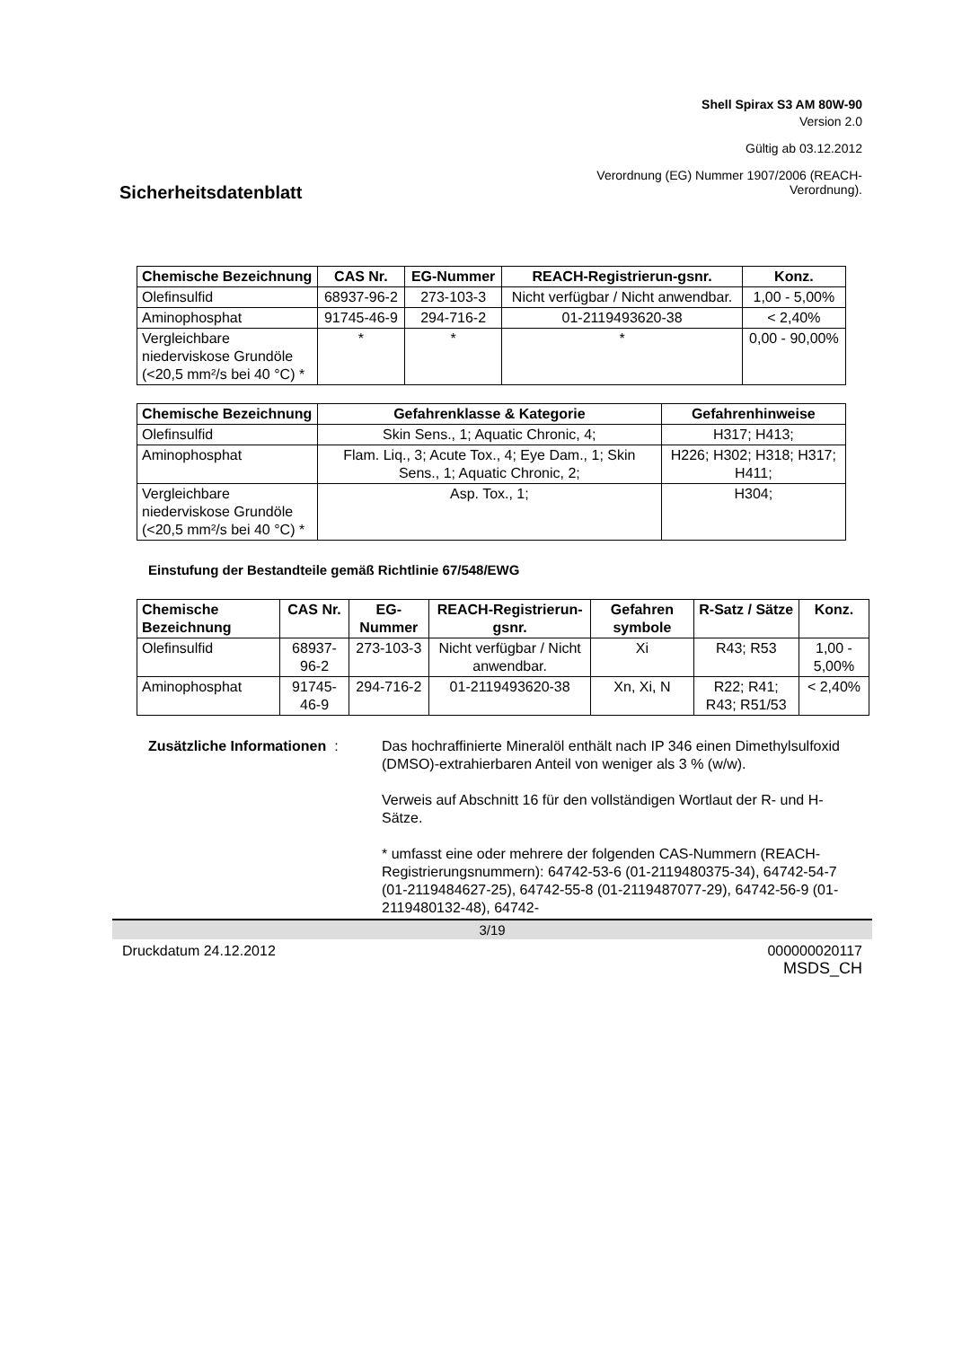Shell Spirax S3 AM 80W-90
Version 2.0
Gültig ab 03.12.2012
Verordnung (EG) Nummer 1907/2006 (REACH-
Verordnung).
Sicherheitsdatenblatt
| Chemische Bezeichnung | CAS Nr. | EG-Nummer | REACH-Registrierun-gsnr. | Konz. |
| --- | --- | --- | --- | --- |
| Olefinsulfid | 68937-96-2 | 273-103-3 | Nicht verfügbar / Nicht anwendbar. | 1,00 - 5,00% |
| Aminophosphat | 91745-46-9 | 294-716-2 | 01-2119493620-38 | < 2,40% |
| Vergleichbare niederviskose Grundöle (<20,5 mm²/s bei 40 °C) * | * | * | * | 0,00 - 90,00% |
| Chemische Bezeichnung | Gefahrenklasse & Kategorie | Gefahrenhinweise |
| --- | --- | --- |
| Olefinsulfid | Skin Sens., 1; Aquatic Chronic, 4; | H317; H413; |
| Aminophosphat | Flam. Liq., 3; Acute Tox., 4; Eye Dam., 1; Skin Sens., 1; Aquatic Chronic, 2; | H226; H302; H318; H317; H411; |
| Vergleichbare niederviskose Grundöle (<20,5 mm²/s bei 40 °C) * | Asp. Tox., 1; | H304; |
Einstufung der Bestandteile gemäß Richtlinie 67/548/EWG
| Chemische Bezeichnung | CAS Nr. | EG-Nummer | REACH-Registrierun-gsnr. | Gefahren symbole | R-Satz / Sätze | Konz. |
| --- | --- | --- | --- | --- | --- | --- |
| Olefinsulfid | 68937-96-2 | 273-103-3 | Nicht verfügbar / Nicht anwendbar. | Xi | R43; R53 | 1,00 - 5,00% |
| Aminophosphat | 91745-46-9 | 294-716-2 | 01-2119493620-38 | Xn, Xi, N | R22; R41; R43; R51/53 | < 2,40% |
Zusätzliche Informationen :
Das hochraffinierte Mineralöl enthält nach IP 346 einen Dimethylsulfoxid (DMSO)-extrahierbaren Anteil von weniger als 3 % (w/w).
Verweis auf Abschnitt 16 für den vollständigen Wortlaut der R- und H-Sätze.
* umfasst eine oder mehrere der folgenden CAS-Nummern (REACH-Registrierungsnummern): 64742-53-6 (01-2119480375-34), 64742-54-7 (01-2119484627-25), 64742-55-8 (01-2119487077-29), 64742-56-9 (01-2119480132-48), 64742-
3/19
Druckdatum 24.12.2012 000000020117
MSDS_CH